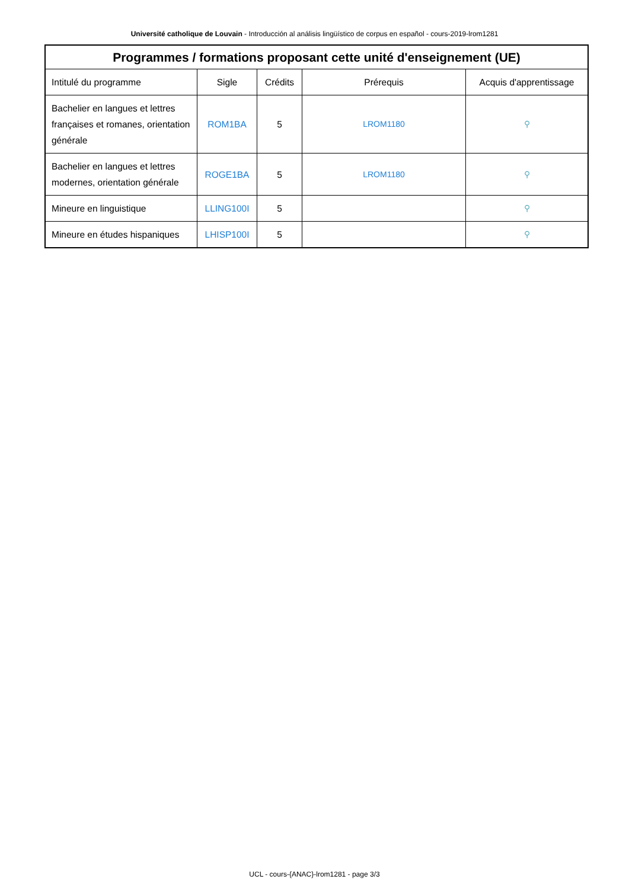Université catholique de Louvain - Introducción al análisis lingüístico de corpus en español - cours-2019-lrom1281
| Programmes / formations proposant cette unité d'enseignement (UE) | | | | |
| --- | --- | --- | --- | --- |
| Intitulé du programme | Sigle | Crédits | Prérequis | Acquis d'apprentissage |
| Bachelier en langues et lettres françaises et romanes, orientation générale | ROM1BA | 5 | LROM1180 | ⚲ |
| Bachelier en langues et lettres modernes, orientation générale | ROGE1BA | 5 | LROM1180 | ⚲ |
| Mineure en linguistique | LLING100I | 5 | | ⚲ |
| Mineure en études hispaniques | LHISP100I | 5 | | ⚲ |
UCL - cours-{ANAC}-lrom1281 - page 3/3